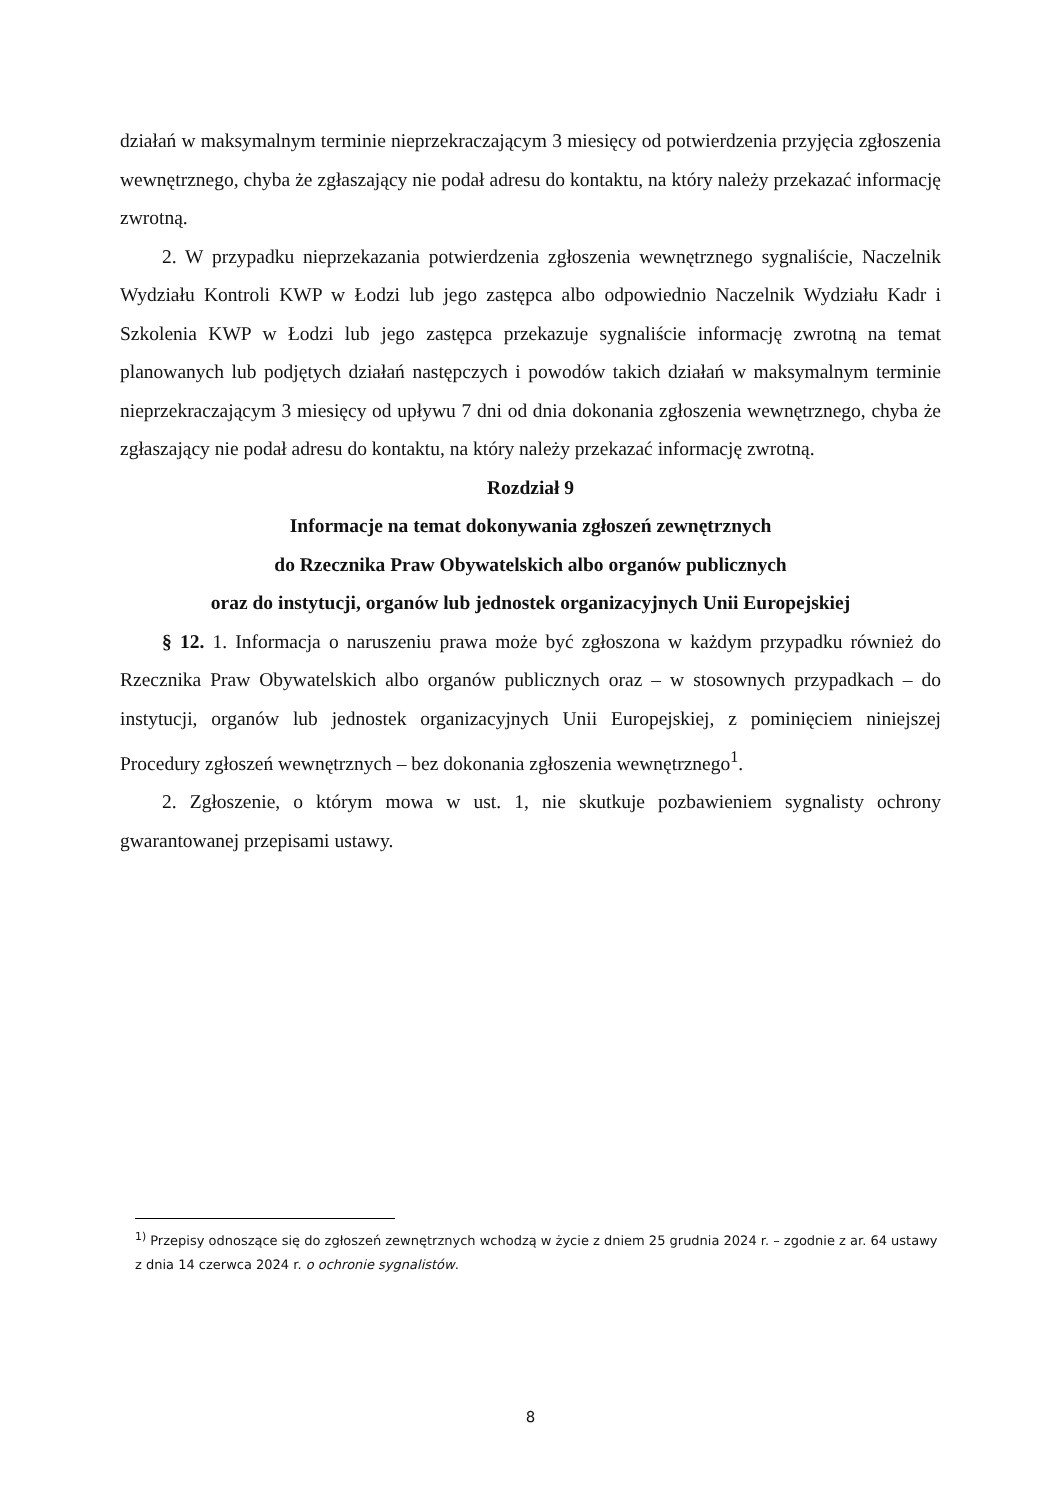działań w maksymalnym terminie nieprzekraczającym 3 miesięcy od potwierdzenia przyjęcia zgłoszenia wewnętrznego, chyba że zgłaszający nie podał adresu do kontaktu, na który należy przekazać informację zwrotną.
2. W przypadku nieprzekazania potwierdzenia zgłoszenia wewnętrznego sygnaliście, Naczelnik Wydziału Kontroli KWP w Łodzi lub jego zastępca albo odpowiednio Naczelnik Wydziału Kadr i Szkolenia KWP w Łodzi lub jego zastępca przekazuje sygnaliście informację zwrotną na temat planowanych lub podjętych działań następczych i powodów takich działań w maksymalnym terminie nieprzekraczającym 3 miesięcy od upływu 7 dni od dnia dokonania zgłoszenia wewnętrznego, chyba że zgłaszający nie podał adresu do kontaktu, na który należy przekazać informację zwrotną.
Rozdział 9
Informacje na temat dokonywania zgłoszeń zewnętrznych
do Rzecznika Praw Obywatelskich albo organów publicznych
oraz do instytucji, organów lub jednostek organizacyjnych Unii Europejskiej
§ 12. 1. Informacja o naruszeniu prawa może być zgłoszona w każdym przypadku również do Rzecznika Praw Obywatelskich albo organów publicznych oraz – w stosownych przypadkach – do instytucji, organów lub jednostek organizacyjnych Unii Europejskiej, z pominięciem niniejszej Procedury zgłoszeń wewnętrznych – bez dokonania zgłoszenia wewnętrznego<sup>1</sup>.
2. Zgłoszenie, o którym mowa w ust. 1, nie skutkuje pozbawieniem sygnalisty ochrony gwarantowanej przepisami ustawy.
<sup>1)</sup> Przepisy odnoszące się do zgłoszeń zewnętrznych wchodzą w życie z dniem 25 grudnia 2024 r. – zgodnie z ar. 64 ustawy z dnia 14 czerwca 2024 r. o ochronie sygnalistów.
8